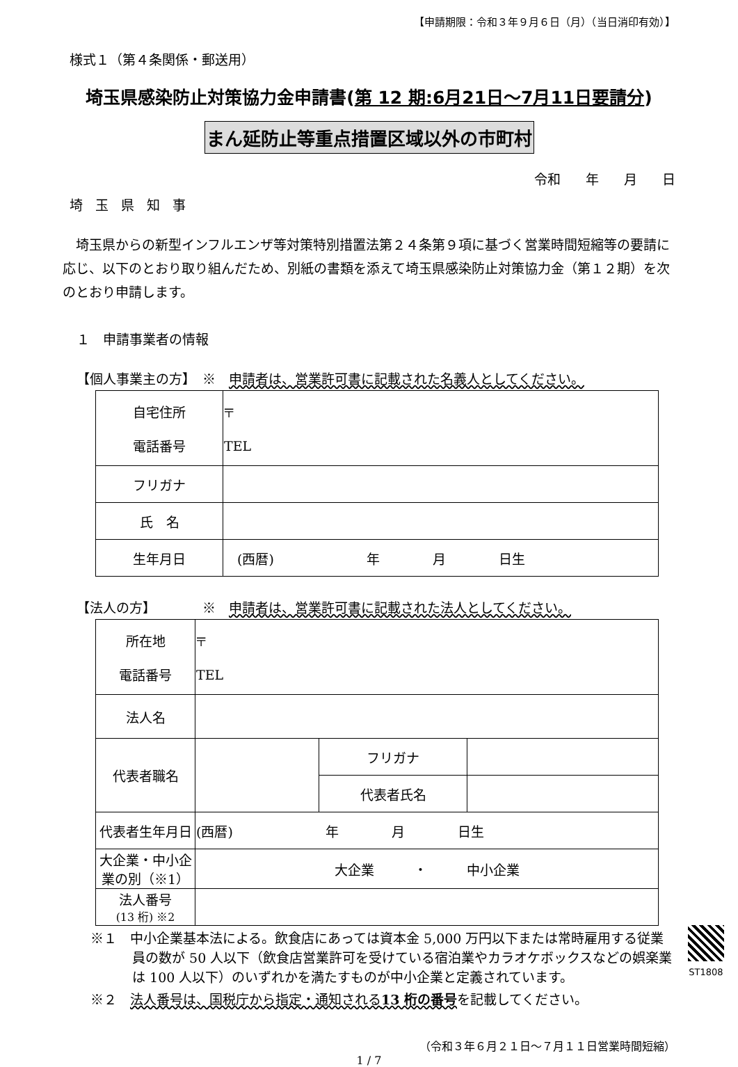【申請期限：令和３年９月６日（月）（当日消印有効）】
様式１（第４条関係・郵送用）
埼玉県感染防止対策協力金申請書(第 12 期:6月21日～7月11日要請分)
まん延防止等重点措置区域以外の市町村
令和 年 月 日
埼玉県知事
　埼玉県からの新型インフルエンザ等対策特別措置法第２４条第９項に基づく営業時間短縮等の要請に応じ、以下のとおり取り組んだため、別紙の書類を添えて埼玉県感染防止対策協力金（第１２期）を次のとおり申請します。
１　申請事業者の情報
【個人事業主の方】　※　申請者は、営業許可書に記載された名義人としてください。
| 自宅住所 電話番号 | 〒 TEL |
| フリガナ | |
| 氏 名 | |
| 生年月日 | (西暦) 年 月 日生 |
【法人の方】　　　　※　申請者は、営業許可書に記載された法人としてください。
| 所在地 電話番号 | 〒 TEL | | |
| 法人名 | | | |
| 代表者職名 | | フリガナ | |
| | | 代表者氏名 | |
| 代表者生年月日 | (西暦) 年 月 日生 | | |
| 大企業・中小企業の別（※1） | 大企業 ・ 中小企業 | | |
| 法人番号 (13 桁) ※2 | | | |
※１　中小企業基本法による。飲食店にあっては資本金 5,000 万円以下または常時雇用する従業員の数が 50 人以下（飲食店営業許可を受けている宿泊業やカラオケボックスなどの娯楽業は 100 人以下）のいずれかを満たすものが中小企業と定義されています。
※２　法人番号は、国税庁から指定・通知される13 桁の番号を記載してください。
（令和３年６月２１日～７月１１日営業時間短縮）
1 / 7
ST1808